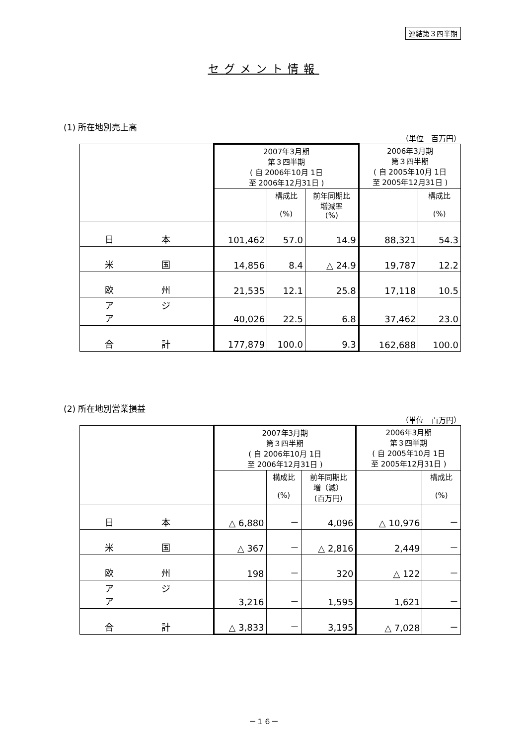連結第３四半期
セグメント情報
(1) 所在地別売上高
（単位　百万円）
| | 2007年3月期 第３四半期 ( 自 2006年10月 1日 至 2006年12月31日 ) | | | 2006年3月期 第３四半期 ( 自 2005年10月 1日 至 2005年12月31日 ) | |
| --- | --- | --- | --- | --- | --- |
| | | 構成比 (%) | 前年同期比 増減率 (%) | | 構成比 (%) |
| 日 本 | 101,462 | 57.0 | 14.9 | 88,321 | 54.3 |
| 米 国 | 14,856 | 8.4 | △ 24.9 | 19,787 | 12.2 |
| 欧 州 | 21,535 | 12.1 | 25.8 | 17,118 | 10.5 |
| ア ジ ア | 40,026 | 22.5 | 6.8 | 37,462 | 23.0 |
| 合 計 | 177,879 | 100.0 | 9.3 | 162,688 | 100.0 |
(2) 所在地別営業損益
（単位　百万円）
| | 2007年3月期 第３四半期 ( 自 2006年10月 1日 至 2006年12月31日 ) | | | 2006年3月期 第３四半期 ( 自 2005年10月 1日 至 2005年12月31日 ) | |
| --- | --- | --- | --- | --- | --- |
| | | 構成比 (%) | 前年同期比 増（減） (百万円) | | 構成比 (%) |
| 日 本 | △ 6,880 | － | 4,096 | △ 10,976 | － |
| 米 国 | △ 367 | － | △ 2,816 | 2,449 | － |
| 欧 州 | 198 | － | 320 | △ 122 | － |
| ア ジ ア | 3,216 | － | 1,595 | 1,621 | － |
| 合 計 | △ 3,833 | － | 3,195 | △ 7,028 | － |
－１６－